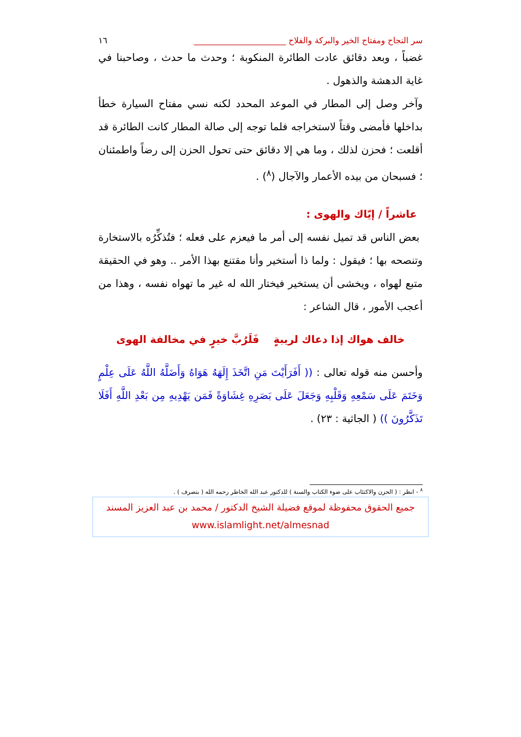سر النجاح ومفتاح الخير والبركة والفلاح ______________________ ١٦
غضباً ، وبعد دقائق عادت الطائرة المنكوبة ؛ وحدث ما حدث ، وصاحبنا في غاية الدهشة والذهول .
وآخر وصل إلى المطار في الموعد المحدد لكنه نسي مفتاح السيارة خطأ بداخلها فأمضى وقتاً لاستخراجه فلما توجه إلى صالة المطار كانت الطائرة قد أقلعت ؛ فحزن لذلك ، وما هي إلا دقائق حتى تحول الحزن إلى رضاً واطمئنان ؛ فسبحان من بيده الأعمار والآجال (<sup>٨</sup>) .
عاشراً / إيّاك والهوى :
بعض الناس قد تميل نفسه إلى أمر ما فيعزم على فعله ؛ فتُذكِّرُه بالاستخارة وتنصحه بها ؛ فيقول : ولما ذا أستخير وأنا مقتنع بهذا الأمر .. وهو في الحقيقة متبع لهواه ، ويخشى أن يستخير فيختار الله له غير ما تهواه نفسه ، وهذا من أعجب الأمور ، قال الشاعر :
خالف هواك إذا دعاك لريبةٍ فَلَرُبَّ خيرٍ في مخالفة الهوى
وأحسن منه قوله تعالى : (( أَفَرَأَيْتَ مَنِ اتَّخَذَ إِلَهَهُ هَوَاهُ وَأَضَلَّهُ اللَّهُ عَلَى عِلْمٍ وَخَتَمَ عَلَى سَمْعِهِ وَقَلْبِهِ وَجَعَلَ عَلَى بَصَرِهِ غِشَاوَةً فَمَن يَهْدِيهِ مِن بَعْدِ اللَّهِ أَفَلَا تَذَكَّرُونَ )) ( الجاثية : ٢٣) .
<sup>٨</sup> - انظر : ( الحزن والاكتئاب على ضوء الكتاب والسنة ) للدكتور عبد الله الخاطر رحمه الله ( بتصرف ) .
جميع الحقوق محفوظة لموقع فضيلة الشيخ الدكتور / محمد بن عبد العزيز المسند
www.islamlight.net/almesnad